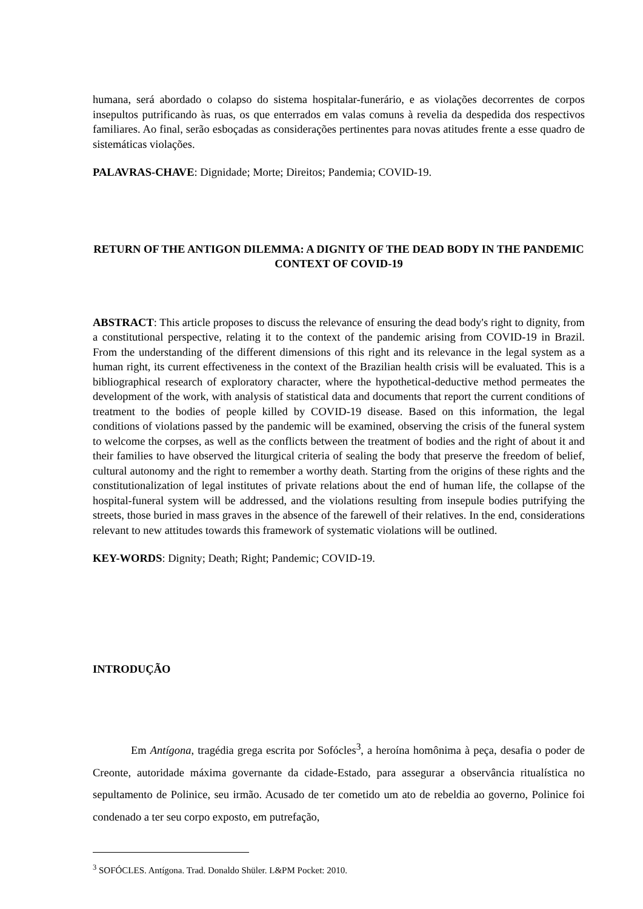humana, será abordado o colapso do sistema hospitalar-funerário, e as violações decorrentes de corpos insepultos putrificando às ruas, os que enterrados em valas comuns à revelia da despedida dos respectivos familiares. Ao final, serão esboçadas as considerações pertinentes para novas atitudes frente a esse quadro de sistemáticas violações.
PALAVRAS-CHAVE: Dignidade; Morte; Direitos; Pandemia; COVID-19.
RETURN OF THE ANTIGON DILEMMA: A DIGNITY OF THE DEAD BODY IN THE PANDEMIC CONTEXT OF COVID-19
ABSTRACT: This article proposes to discuss the relevance of ensuring the dead body's right to dignity, from a constitutional perspective, relating it to the context of the pandemic arising from COVID-19 in Brazil. From the understanding of the different dimensions of this right and its relevance in the legal system as a human right, its current effectiveness in the context of the Brazilian health crisis will be evaluated. This is a bibliographical research of exploratory character, where the hypothetical-deductive method permeates the development of the work, with analysis of statistical data and documents that report the current conditions of treatment to the bodies of people killed by COVID-19 disease. Based on this information, the legal conditions of violations passed by the pandemic will be examined, observing the crisis of the funeral system to welcome the corpses, as well as the conflicts between the treatment of bodies and the right of about it and their families to have observed the liturgical criteria of sealing the body that preserve the freedom of belief, cultural autonomy and the right to remember a worthy death. Starting from the origins of these rights and the constitutionalization of legal institutes of private relations about the end of human life, the collapse of the hospital-funeral system will be addressed, and the violations resulting from insepule bodies putrifying the streets, those buried in mass graves in the absence of the farewell of their relatives. In the end, considerations relevant to new attitudes towards this framework of systematic violations will be outlined.
KEY-WORDS: Dignity; Death; Right; Pandemic; COVID-19.
INTRODUÇÃO
Em Antígona, tragédia grega escrita por Sofócles<sup>3</sup>, a heroína homônima à peça, desafia o poder de Creonte, autoridade máxima governante da cidade-Estado, para assegurar a observância ritualística no sepultamento de Polinice, seu irmão. Acusado de ter cometido um ato de rebeldia ao governo, Polinice foi condenado a ter seu corpo exposto, em putrefação,
<sup>3</sup> SOFÓCLES. Antígona. Trad. Donaldo Shüler. L&PM Pocket: 2010.